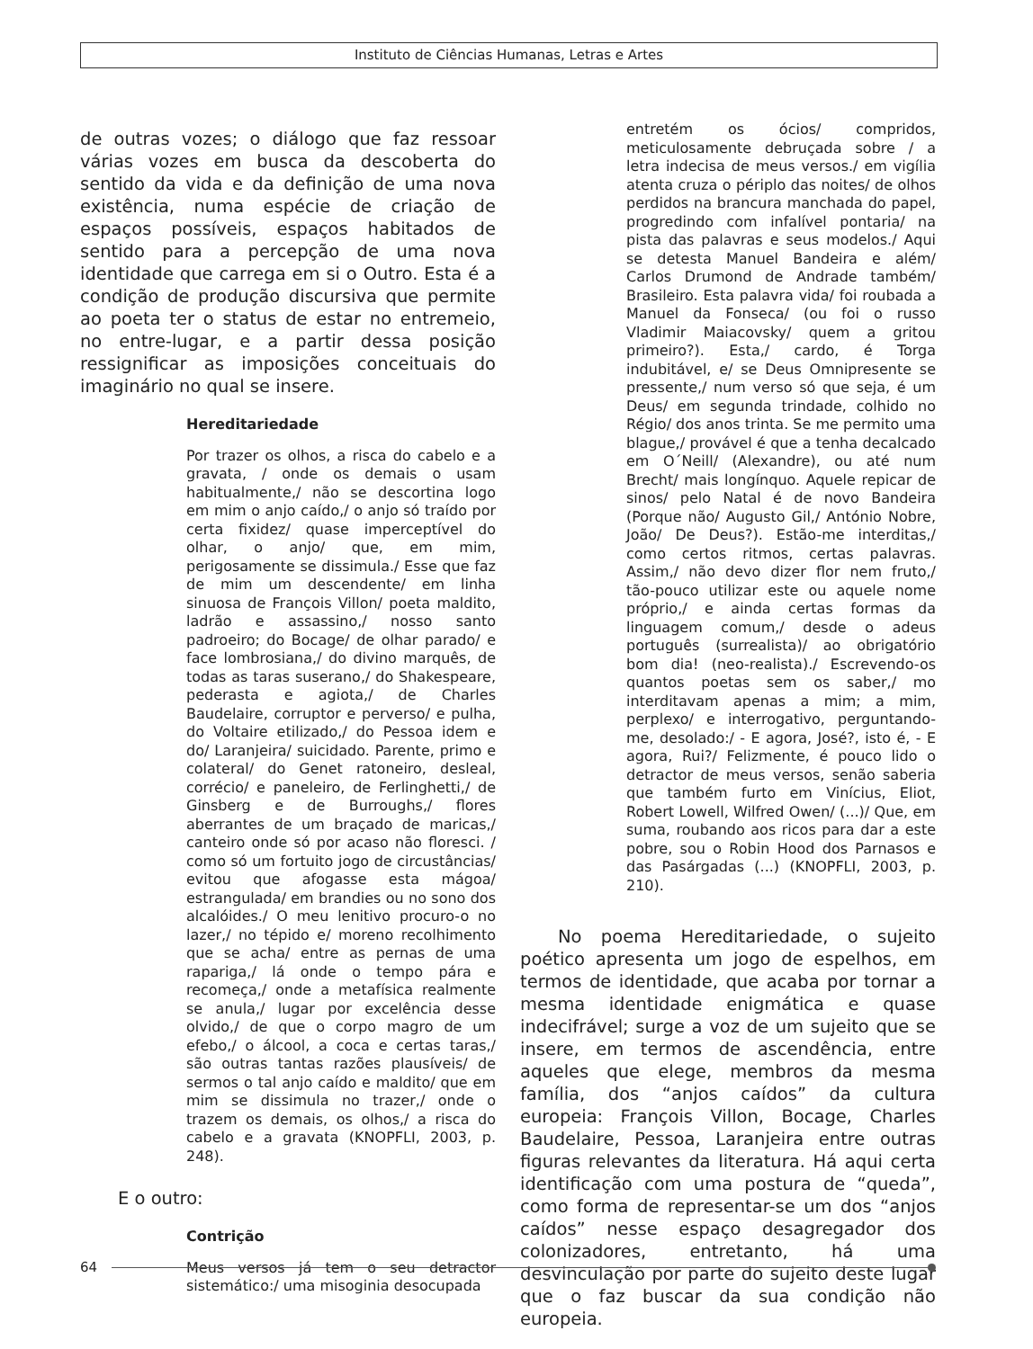Instituto de Ciências Humanas, Letras e Artes
de outras vozes; o diálogo que faz ressoar várias vozes em busca da descoberta do sentido da vida e da definição de uma nova existência, numa espécie de criação de espaços possíveis, espaços habitados de sentido para a percepção de uma nova identidade que carrega em si o Outro. Esta é a condição de produção discursiva que permite ao poeta ter o status de estar no entremeio, no entre-lugar, e a partir dessa posição ressignificar as imposições conceituais do imaginário no qual se insere.
Hereditariedade
Por trazer os olhos, a risca do cabelo e a gravata, / onde os demais o usam habitualmente,/ não se descortina logo em mim o anjo caído,/ o anjo só traído por certa fixidez/ quase imperceptível do olhar, o anjo/ que, em mim, perigosamente se dissimula./ Esse que faz de mim um descendente/ em linha sinuosa de François Villon/ poeta maldito, ladrão e assassino,/ nosso santo padroeiro; do Bocage/ de olhar parado/ e face lombrosiana,/ do divino marquês, de todas as taras suserano,/ do Shakespeare, pederasta e agiota,/ de Charles Baudelaire, corruptor e perverso/ e pulha, do Voltaire etilizado,/ do Pessoa idem e do/ Laranjeira/ suicidado. Parente, primo e colateral/ do Genet ratoneiro, desleal, corrécio/ e paneleiro, de Ferlinghetti,/ de Ginsberg e de Burroughs,/ flores aberrantes de um braçado de maricas,/ canteiro onde só por acaso não floresci. / como só um fortuito jogo de circustâncias/ evitou que afogasse esta mágoa/ estrangulada/ em brandies ou no sono dos alcalóides./ O meu lenitivo procuro-o no lazer,/ no tépido e/ moreno recolhimento que se acha/ entre as pernas de uma rapariga,/ lá onde o tempo pára e recomeça,/ onde a metafísica realmente se anula,/ lugar por excelência desse olvido,/ de que o corpo magro de um efebo,/ o álcool, a coca e certas taras,/ são outras tantas razões plausíveis/ de sermos o tal anjo caído e maldito/ que em mim se dissimula no trazer,/ onde o trazem os demais, os olhos,/ a risca do cabelo e a gravata (KNOPFLI, 2003, p. 248).
E o outro:
Contrição
Meus versos já tem o seu detractor sistemático:/ uma misoginia desocupada
entretém os ócios/ compridos, meticulosamente debruçada sobre / a letra indecisa de meus versos./ em vigília atenta cruza o périplo das noites/ de olhos perdidos na brancura manchada do papel, progredindo com infalível pontaria/ na pista das palavras e seus modelos./ Aqui se detesta Manuel Bandeira e além/ Carlos Drumond de Andrade também/ Brasileiro. Esta palavra vida/ foi roubada a Manuel da Fonseca/ (ou foi o russo Vladimir Maiacovsky/ quem a gritou primeiro?). Esta,/ cardo, é Torga indubitável, e/ se Deus Omnipresente se pressente,/ num verso só que seja, é um Deus/ em segunda trindade, colhido no Régio/ dos anos trinta. Se me permito uma blague,/ provável é que a tenha decalcado em O´Neill/ (Alexandre), ou até num Brecht/ mais longínquo. Aquele repicar de sinos/ pelo Natal é de novo Bandeira (Porque não/ Augusto Gil,/ António Nobre, João/ De Deus?). Estão-me interditas,/ como certos ritmos, certas palavras. Assim,/ não devo dizer flor nem fruto,/ tão-pouco utilizar este ou aquele nome próprio,/ e ainda certas formas da linguagem comum,/ desde o adeus português (surrealista)/ ao obrigatório bom dia! (neo-realista)./ Escrevendo-os quantos poetas sem os saber,/ mo interditavam apenas a mim; a mim, perplexo/ e interrogativo, perguntando-me, desolado:/ - E agora, José?, isto é, - E agora, Rui?/ Felizmente, é pouco lido o detractor de meus versos, senão saberia que também furto em Vinícius, Eliot, Robert Lowell, Wilfred Owen/ (...)/ Que, em suma, roubando aos ricos para dar a este pobre, sou o Robin Hood dos Parnasos e das Pasárgadas (...) (KNOPFLI, 2003, p. 210).
No poema Hereditariedade, o sujeito poético apresenta um jogo de espelhos, em termos de identidade, que acaba por tornar a mesma identidade enigmática e quase indecifrável; surge a voz de um sujeito que se insere, em termos de ascendência, entre aqueles que elege, membros da mesma família, dos “anjos caídos” da cultura europeia: François Villon, Bocage, Charles Baudelaire, Pessoa, Laranjeira entre outras figuras relevantes da literatura. Há aqui certa identificação com uma postura de “queda”, como forma de representar-se um dos “anjos caídos” nesse espaço desagregador dos colonizadores, entretanto, há uma desvinculação por parte do sujeito deste lugar que o faz buscar da sua condição não europeia.
64